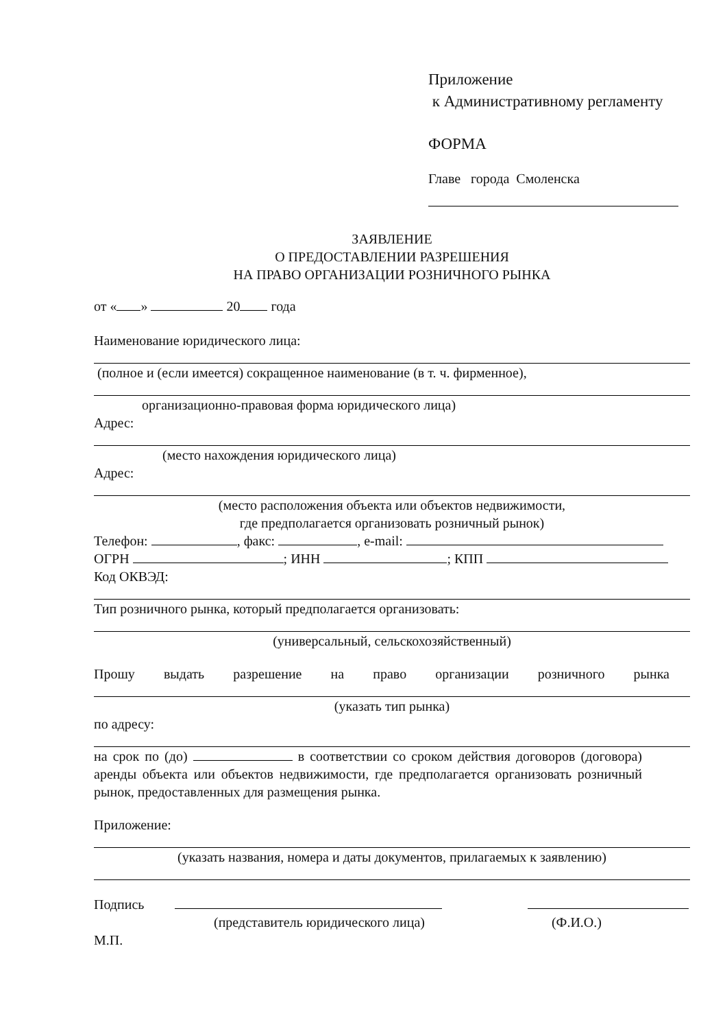Приложение
к Административному регламенту
ФОРМА
Главе города Смоленска
ЗАЯВЛЕНИЕ
О ПРЕДОСТАВЛЕНИИ РАЗРЕШЕНИЯ
НА ПРАВО ОРГАНИЗАЦИИ РОЗНИЧНОГО РЫНКА
от « » 20 года
Наименование юридического лица:
(полное и (если имеется) сокращенное наименование (в т. ч. фирменное),
организационно-правовая форма юридического лица)
Адрес:
(место нахождения юридического лица)
Адрес:
(место расположения объекта или объектов недвижимости,
где предполагается организовать розничный рынок)
Телефон: , факс: , e-mail:
ОГРН ; ИНН ; КПП
Код ОКВЭД:
Тип розничного рынка, который предполагается организовать:
(универсальный, сельскохозяйственный)
Прошу выдать разрешение на право организации розничного рынка
(указать тип рынка)
по адресу:
на срок по (до) в соответствии со сроком действия договоров (договора) аренды объекта или объектов недвижимости, где предполагается организовать розничный рынок, предоставленных для размещения рынка.
Приложение:
(указать названия, номера и даты документов, прилагаемых к заявлению)
Подпись
(представитель юридического лица) (Ф.И.О.)
М.П.